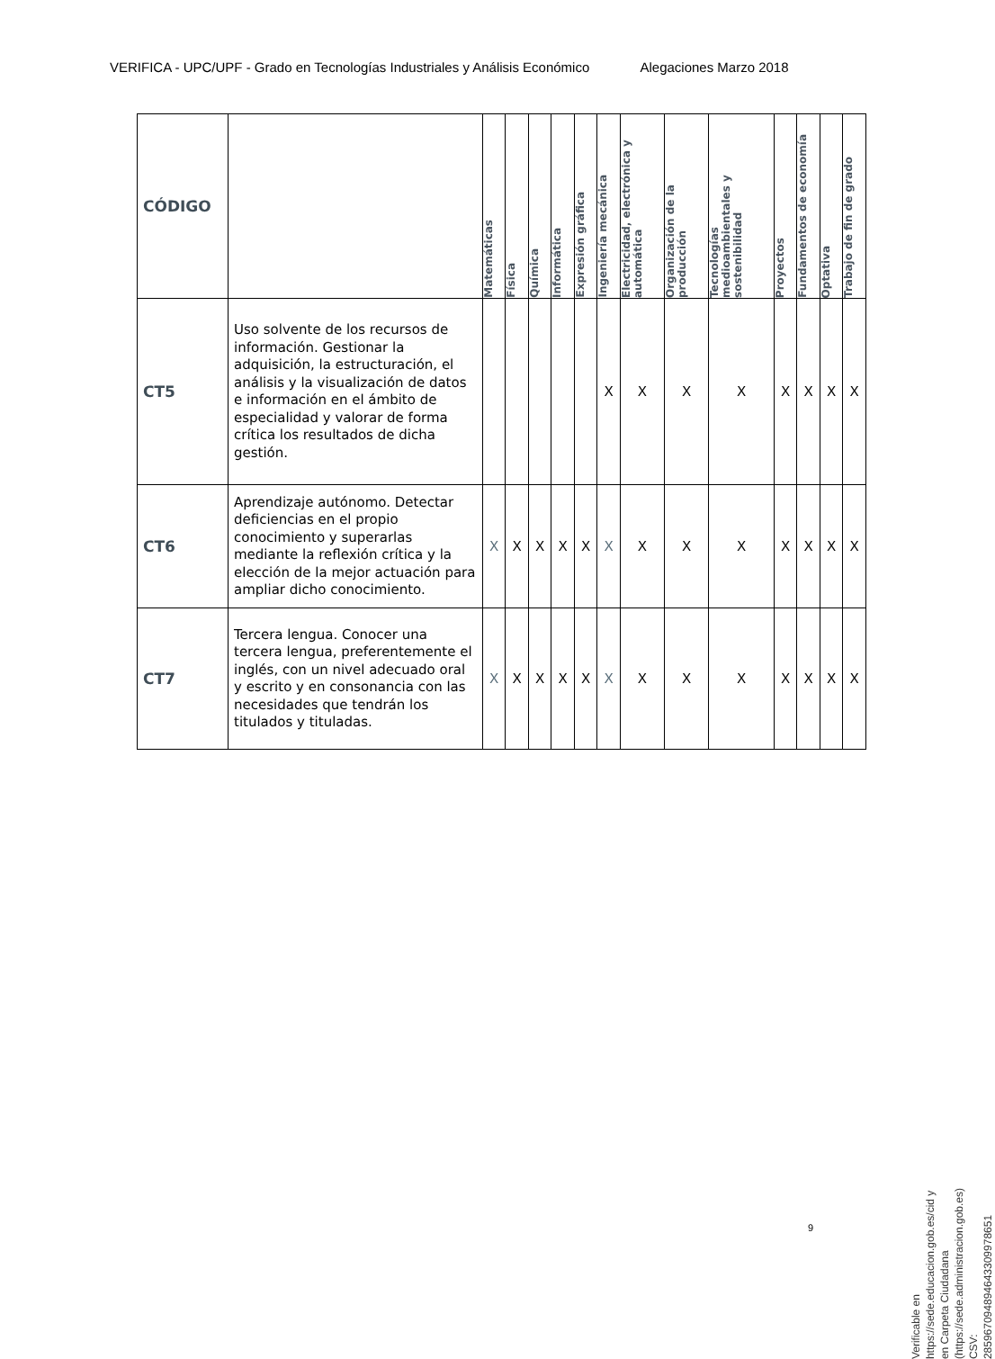VERIFICA - UPC/UPF - Grado en Tecnologías Industriales y Análisis Económico Alegaciones Marzo 2018
| CÓDIGO | | Matemáticas | Física | Química | Informática | Expresión gráfica | Ingeniería mecánica | Electricidad, electrónica y automática | Organización de la producción | Tecnologías medioambientales y sostenibilidad | Proyectos | Fundamentos de economía | Optativa | Trabajo de fin de grado |
| --- | --- | --- | --- | --- | --- | --- | --- | --- | --- | --- | --- | --- | --- | --- |
| CT5 | Uso solvente de los recursos de información. Gestionar la adquisición, la estructuración, el análisis y la visualización de datos e información en el ámbito de especialidad y valorar de forma crítica los resultados de dicha gestión. | | | | | | X | X | X | X | X | X | X | X |
| CT6 | Aprendizaje autónomo. Detectar deficiencias en el propio conocimiento y superarlas mediante la reflexión crítica y la elección de la mejor actuación para ampliar dicho conocimiento. | X | X | X | X | X | X | X | X | X | X | X | X | X |
| CT7 | Tercera lengua. Conocer una tercera lengua, preferentemente el inglés, con un nivel adecuado oral y escrito y en consonancia con las necesidades que tendrán los titulados y tituladas. | X | X | X | X | X | X | X | X | X | X | X | X | X |
9
Verificable en https://sede.educacion.gob.es/cid y en Carpeta Ciudadana (https://sede.administracion.gob.es)
CSV: 285967094894643309978651